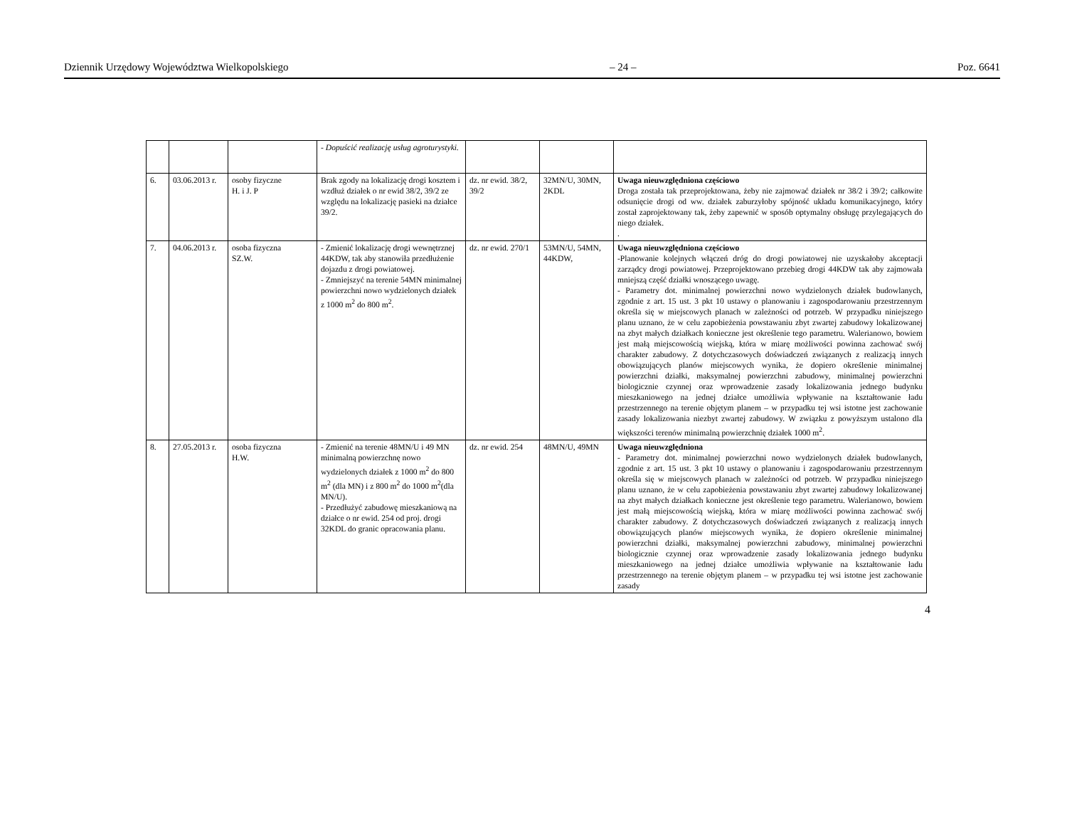Dziennik Urzędowy Województwa Wielkopolskiego – 24 – Poz. 6641
| | | | - Dopuścić realizację usług agroturystyki. | | | |
| 6. | 03.06.2013 r. | osoby fizyczne H. i J. P | Brak zgody na lokalizację drogi kosztem i wzdłuż działek o nr ewid 38/2, 39/2 ze względu na lokalizację pasieki na działce 39/2. | dz. nr ewid. 38/2, 39/2 | 32MN/U, 30MN, 2KDL | Uwaga nieuwzględniona częściowo Droga została tak przeprojektowana, żeby nie zajmować działek nr 38/2 i 39/2; całkowite odsunięcie drogi od ww. działek zaburzyłoby spójność układu komunikacyjnego, który został zaprojektowany tak, żeby zapewnić w sposób optymalny obsługę przylegających do niego działek. . |
| 7. | 04.06.2013 r. | osoba fizyczna SZ.W. | - Zmienić lokalizację drogi wewnętrznej 44KDW, tak aby stanowiła przedłużenie dojazdu z drogi powiatowej. - Zmniejszyć na terenie 54MN minimalnej powierzchni nowo wydzielonych działek z 1000 m<sup>2</sup> do 800 m<sup>2</sup>. | dz. nr ewid. 270/1 | 53MN/U, 54MN, 44KDW, | Uwaga nieuwzględniona częściowo -Planowanie kolejnych włączeń dróg do drogi powiatowej nie uzyskałoby akceptacji zarządcy drogi powiatowej. Przeprojektowano przebieg drogi 44KDW tak aby zajmowała mniejszą część działki wnoszącego uwagę. - Parametry dot. minimalnej powierzchni nowo wydzielonych działek budowlanych, zgodnie z art. 15 ust. 3 pkt 10 ustawy o planowaniu i zagospodarowaniu przestrzennym określa się w miejscowych planach w zależności od potrzeb. W przypadku niniejszego planu uznano, że w celu zapobieżenia powstawaniu zbyt zwartej zabudowy lokalizowanej na zbyt małych działkach konieczne jest określenie tego parametru. Walerianowo, bowiem jest małą miejscowością wiejską, która w miarę możliwości powinna zachować swój charakter zabudowy. Z dotychczasowych doświadczeń związanych z realizacją innych obowiązujących planów miejscowych wynika, że dopiero określenie minimalnej powierzchni działki, maksymalnej powierzchni zabudowy, minimalnej powierzchni biologicznie czynnej oraz wprowadzenie zasady lokalizowania jednego budynku mieszkaniowego na jednej działce umożliwia wpływanie na kształtowanie ładu przestrzennego na terenie objętym planem – w przypadku tej wsi istotne jest zachowanie zasady lokalizowania niezbyt zwartej zabudowy. W związku z powyższym ustalono dla większości terenów minimalną powierzchnię działek 1000 m<sup>2</sup>. |
| 8. | 27.05.2013 r. | osoba fizyczna H.W. | - Zmienić na terenie 48MN/U i 49 MN minimalną powierzchnę nowo wydzielonych działek z 1000 m<sup>2</sup> do 800 m<sup>2</sup> (dla MN) i z 800 m<sup>2</sup> do 1000 m<sup>2</sup>(dla MN/U). - Przedłużyć zabudowę mieszkaniową na działce o nr ewid. 254 od proj. drogi 32KDL do granic opracowania planu. | dz. nr ewid. 254 | 48MN/U, 49MN | Uwaga nieuwzględniona - Parametry dot. minimalnej powierzchni nowo wydzielonych działek budowlanych, zgodnie z art. 15 ust. 3 pkt 10 ustawy o planowaniu i zagospodarowaniu przestrzennym określa się w miejscowych planach w zależności od potrzeb. W przypadku niniejszego planu uznano, że w celu zapobieżenia powstawaniu zbyt zwartej zabudowy lokalizowanej na zbyt małych działkach konieczne jest określenie tego parametru. Walerianowo, bowiem jest małą miejscowością wiejską, która w miarę możliwości powinna zachować swój charakter zabudowy. Z dotychczasowych doświadczeń związanych z realizacją innych obowiązujących planów miejscowych wynika, że dopiero określenie minimalnej powierzchni działki, maksymalnej powierzchni zabudowy, minimalnej powierzchni biologicznie czynnej oraz wprowadzenie zasady lokalizowania jednego budynku mieszkaniowego na jednej działce umożliwia wpływanie na kształtowanie ładu przestrzennego na terenie objętym planem – w przypadku tej wsi istotne jest zachowanie zasady |
4